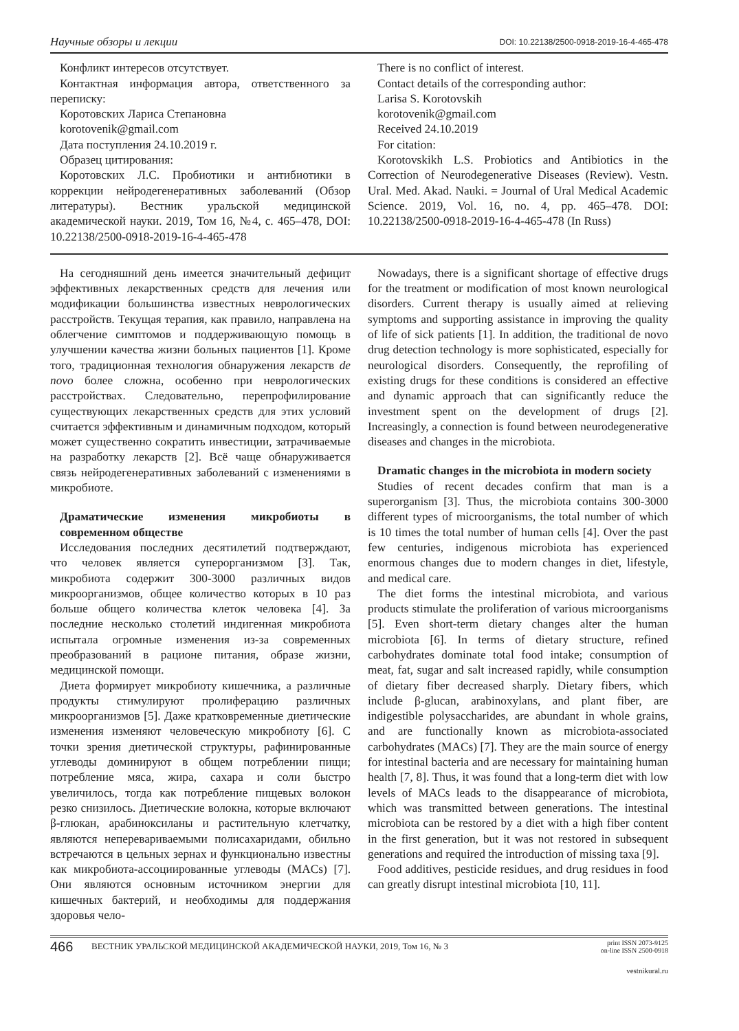Научные обзоры и лекции DOI: 10.22138/2500-0918-2019-16-4-465-478
Конфликт интересов отсутствует.
Контактная информация автора, ответственного за переписку:
Коротовских Лариса Степановна
korotovenik@gmail.com
Дата поступления 24.10.2019 г.
Образец цитирования:
Коротовских Л.С. Пробиотики и антибиотики в коррекции нейродегенеративных заболеваний (Обзор литературы). Вестник уральской медицинской академической науки. 2019, Том 16, №4, с. 465–478, DOI: 10.22138/2500-0918-2019-16-4-465-478
There is no conflict of interest.
Contact details of the corresponding author:
Larisa S. Korotovskih
korotovenik@gmail.com
Received 24.10.2019
For citation:
Korotovskikh L.S. Probiotics and Antibiotics in the Correction of Neurodegenerative Diseases (Review). Vestn. Ural. Med. Akad. Nauki. = Journal of Ural Medical Academic Science. 2019, Vol. 16, no. 4, pp. 465–478. DOI: 10.22138/2500-0918-2019-16-4-465-478 (In Russ)
На сегодняшний день имеется значительный дефицит эффективных лекарственных средств для лечения или модификации большинства известных неврологических расстройств. Текущая терапия, как правило, направлена на облегчение симптомов и поддерживающую помощь в улучшении качества жизни больных пациентов [1]. Кроме того, традиционная технология обнаружения лекарств de novo более сложна, особенно при неврологических расстройствах. Следовательно, перепрофилирование существующих лекарственных средств для этих условий считается эффективным и динамичным подходом, который может существенно сократить инвестиции, затрачиваемые на разработку лекарств [2]. Всё чаще обнаруживается связь нейродегенеративных заболеваний с изменениями в микробиоте.
Драматические изменения микробиоты в современном обществе
Исследования последних десятилетий подтверждают, что человек является суперорганизмом [3]. Так, микробиота содержит 300-3000 различных видов микроорганизмов, общее количество которых в 10 раз больше общего количества клеток человека [4]. За последние несколько столетий индигенная микробиота испытала огромные изменения из-за современных преобразований в рационе питания, образе жизни, медицинской помощи.
Диета формирует микробиоту кишечника, а различные продукты стимулируют пролиферацию различных микроорганизмов [5]. Даже кратковременные диетические изменения изменяют человеческую микробиоту [6]. С точки зрения диетической структуры, рафинированные углеводы доминируют в общем потреблении пищи; потребление мяса, жира, сахара и соли быстро увеличилось, тогда как потребление пищевых волокон резко снизилось. Диетические волокна, которые включают β-глюкан, арабиноксиланы и растительную клетчатку, являются неперевариваемыми полисахаридами, обильно встречаются в цельных зернах и функционально известны как микробиота-ассоциированные углеводы (MACs) [7]. Они являются основным источником энергии для кишечных бактерий, и необходимы для поддержания здоровья чело-
Nowadays, there is a significant shortage of effective drugs for the treatment or modification of most known neurological disorders. Current therapy is usually aimed at relieving symptoms and supporting assistance in improving the quality of life of sick patients [1]. In addition, the traditional de novo drug detection technology is more sophisticated, especially for neurological disorders. Consequently, the reprofiling of existing drugs for these conditions is considered an effective and dynamic approach that can significantly reduce the investment spent on the development of drugs [2]. Increasingly, a connection is found between neurodegenerative diseases and changes in the microbiota.
Dramatic changes in the microbiota in modern society
Studies of recent decades confirm that man is a superorganism [3]. Thus, the microbiota contains 300-3000 different types of microorganisms, the total number of which is 10 times the total number of human cells [4]. Over the past few centuries, indigenous microbiota has experienced enormous changes due to modern changes in diet, lifestyle, and medical care.
The diet forms the intestinal microbiota, and various products stimulate the proliferation of various microorganisms [5]. Even short-term dietary changes alter the human microbiota [6]. In terms of dietary structure, refined carbohydrates dominate total food intake; consumption of meat, fat, sugar and salt increased rapidly, while consumption of dietary fiber decreased sharply. Dietary fibers, which include β-glucan, arabinoxylans, and plant fiber, are indigestible polysaccharides, are abundant in whole grains, and are functionally known as microbiota-associated carbohydrates (MACs) [7]. They are the main source of energy for intestinal bacteria and are necessary for maintaining human health [7, 8]. Thus, it was found that a long-term diet with low levels of MACs leads to the disappearance of microbiota, which was transmitted between generations. The intestinal microbiota can be restored by a diet with a high fiber content in the first generation, but it was not restored in subsequent generations and required the introduction of missing taxa [9].
Food additives, pesticide residues, and drug residues in food can greatly disrupt intestinal microbiota [10, 11].
466 ВЕСТНИК УРАЛЬСКОЙ МЕДИЦИНСКОЙ АКАДЕМИЧЕСКОЙ НАУКИ, 2019, Том 16, № 3 print ISSN 2073-9125
on-line ISSN 2500-0918
vestnikural.ru